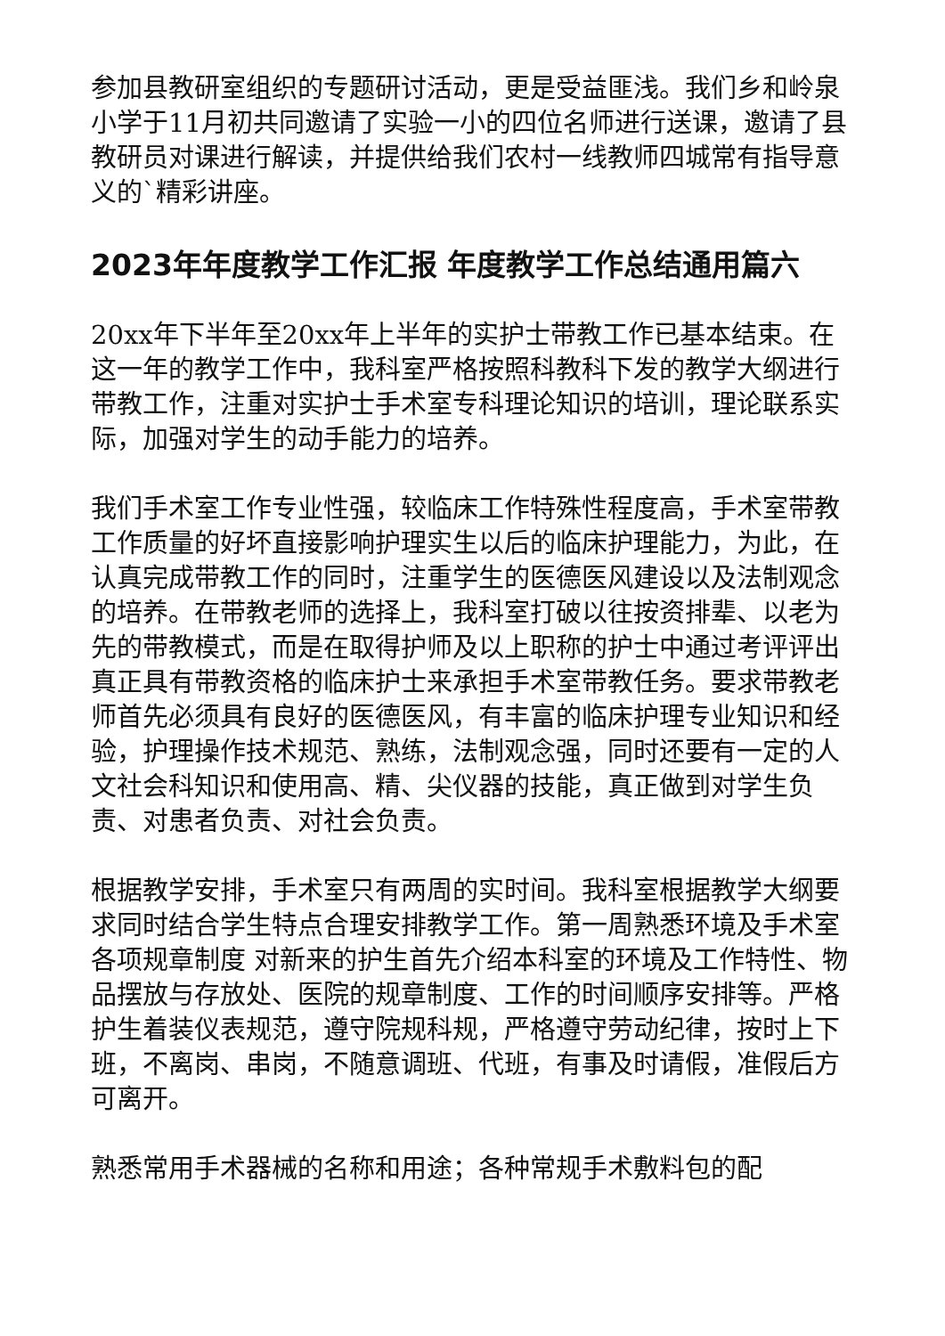参加县教研室组织的专题研讨活动，更是受益匪浅。我们乡和岭泉小学于11月初共同邀请了实验一小的四位名师进行送课，邀请了县教研员对课进行解读，并提供给我们农村一线教师四城常有指导意义的`精彩讲座。
2023年年度教学工作汇报 年度教学工作总结通用篇六
20xx年下半年至20xx年上半年的实护士带教工作已基本结束。在这一年的教学工作中，我科室严格按照科教科下发的教学大纲进行带教工作，注重对实护士手术室专科理论知识的培训，理论联系实际，加强对学生的动手能力的培养。
我们手术室工作专业性强，较临床工作特殊性程度高，手术室带教工作质量的好坏直接影响护理实生以后的临床护理能力，为此，在认真完成带教工作的同时，注重学生的医德医风建设以及法制观念的培养。在带教老师的选择上，我科室打破以往按资排辈、以老为先的带教模式，而是在取得护师及以上职称的护士中通过考评评出真正具有带教资格的临床护士来承担手术室带教任务。要求带教老师首先必须具有良好的医德医风，有丰富的临床护理专业知识和经验，护理操作技术规范、熟练，法制观念强，同时还要有一定的人文社会科知识和使用高、精、尖仪器的技能，真正做到对学生负责、对患者负责、对社会负责。
根据教学安排，手术室只有两周的实时间。我科室根据教学大纲要求同时结合学生特点合理安排教学工作。第一周熟悉环境及手术室各项规章制度 对新来的护生首先介绍本科室的环境及工作特性、物品摆放与存放处、医院的规章制度、工作的时间顺序安排等。严格护生着装仪表规范，遵守院规科规，严格遵守劳动纪律，按时上下班，不离岗、串岗，不随意调班、代班，有事及时请假，准假后方可离开。
熟悉常用手术器械的名称和用途；各种常规手术敷料包的配